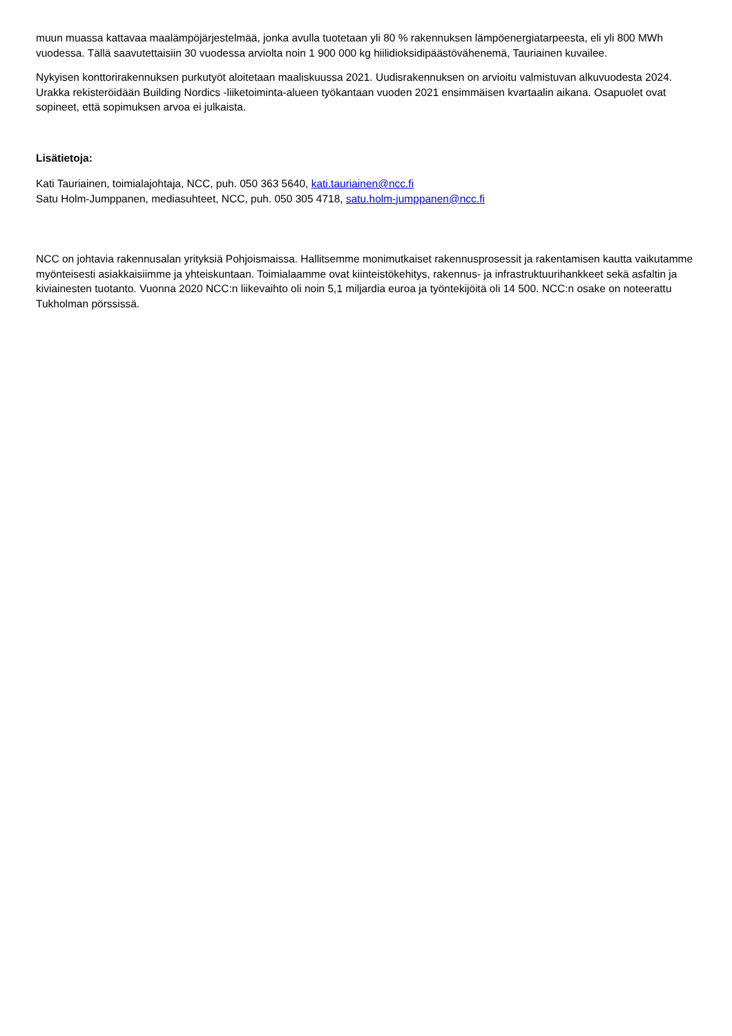muun muassa kattavaa maalämpöjärjestelmää, jonka avulla tuotetaan yli 80 % rakennuksen lämpöenergiatarpeesta, eli yli 800 MWh vuodessa. Tällä saavutettaisiin 30 vuodessa arviolta noin 1 900 000 kg hiilidioksidipäästövähenemä, Tauriainen kuvailee.
Nykyisen konttorirakennuksen purkutyöt aloitetaan maaliskuussa 2021. Uudisrakennuksen on arvioitu valmistuvan alkuvuodesta 2024. Urakka rekisteröidään Building Nordics -liiketoiminta-alueen työkantaan vuoden 2021 ensimmäisen kvartaalin aikana. Osapuolet ovat sopineet, että sopimuksen arvoa ei julkaista.
Lisätietoja:
Kati Tauriainen, toimialajohtaja, NCC, puh. 050 363 5640, kati.tauriainen@ncc.fi
Satu Holm-Jumppanen, mediasuhteet, NCC, puh. 050 305 4718, satu.holm-jumppanen@ncc.fi
NCC on johtavia rakennusalan yrityksiä Pohjoismaissa. Hallitsemme monimutkaiset rakennusprosessit ja rakentamisen kautta vaikutamme myönteisesti asiakkaisiimme ja yhteiskuntaan. Toimialaamme ovat kiinteistökehitys, rakennus- ja infrastruktuurihankkeet sekä asfaltin ja kiviainesten tuotanto. Vuonna 2020 NCC:n liikevaihto oli noin 5,1 miljardia euroa ja työntekijöitä oli 14 500. NCC:n osake on noteerattu Tukholman pörssissä.